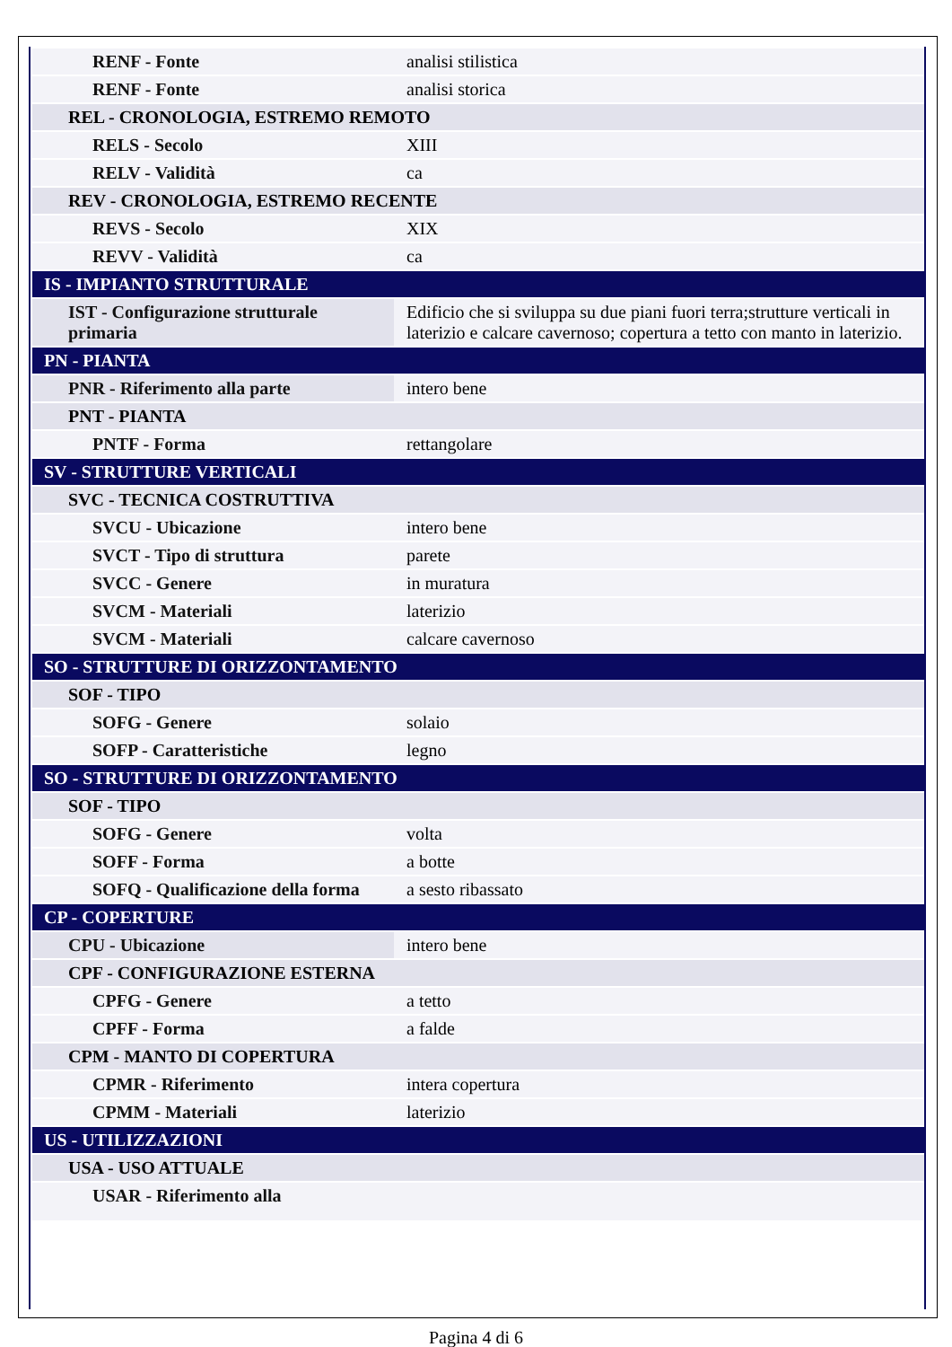| RENF - Fonte | analisi stilistica |
| RENF - Fonte | analisi storica |
| REL - CRONOLOGIA, ESTREMO REMOTO | |
| RELS - Secolo | XIII |
| RELV - Validità | ca |
| REV - CRONOLOGIA, ESTREMO RECENTE | |
| REVS - Secolo | XIX |
| REVV - Validità | ca |
| IS - IMPIANTO STRUTTURALE | |
| IST - Configurazione strutturale primaria | Edificio che si sviluppa su due piani fuori terra;strutture verticali in laterizio e calcare cavernoso; copertura a tetto con manto in laterizio. |
| PN - PIANTA | |
| PNR - Riferimento alla parte | intero bene |
| PNT - PIANTA | |
| PNTF - Forma | rettangolare |
| SV - STRUTTURE VERTICALI | |
| SVC - TECNICA COSTRUTTIVA | |
| SVCU - Ubicazione | intero bene |
| SVCT - Tipo di struttura | parete |
| SVCC - Genere | in muratura |
| SVCM - Materiali | laterizio |
| SVCM - Materiali | calcare cavernoso |
| SO - STRUTTURE DI ORIZZONTAMENTO | |
| SOF - TIPO | |
| SOFG - Genere | solaio |
| SOFP - Caratteristiche | legno |
| SO - STRUTTURE DI ORIZZONTAMENTO | |
| SOF - TIPO | |
| SOFG - Genere | volta |
| SOFF - Forma | a botte |
| SOFQ - Qualificazione della forma | a sesto ribassato |
| CP - COPERTURE | |
| CPU - Ubicazione | intero bene |
| CPF - CONFIGURAZIONE ESTERNA | |
| CPFG - Genere | a tetto |
| CPFF - Forma | a falde |
| CPM - MANTO DI COPERTURA | |
| CPMR - Riferimento | intera copertura |
| CPMM - Materiali | laterizio |
| US - UTILIZZAZIONI | |
| USA - USO ATTUALE | |
| USAR - Riferimento alla | |
Pagina 4 di 6